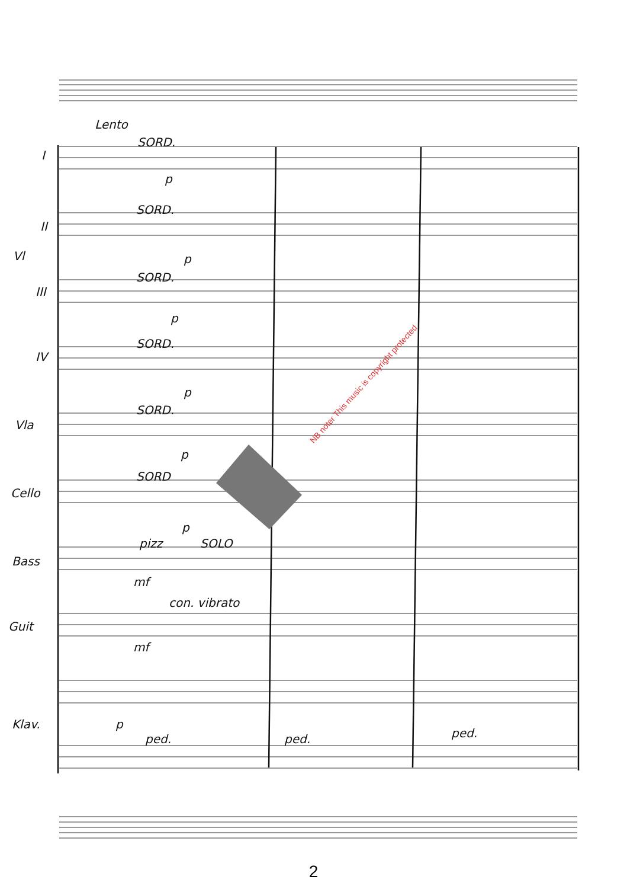Lento
I
II
Vl
III
IV
Vla
Cello
Bass
Guit
Klav.
SORD.
p
SORD.
p
SORD.
p
SORD.
p
SORD.
p
SORD
p
pizz SOLO
mf
con. vibrato
mf
p
ped. ped. ped.
NB noter This music is copyright protected
2